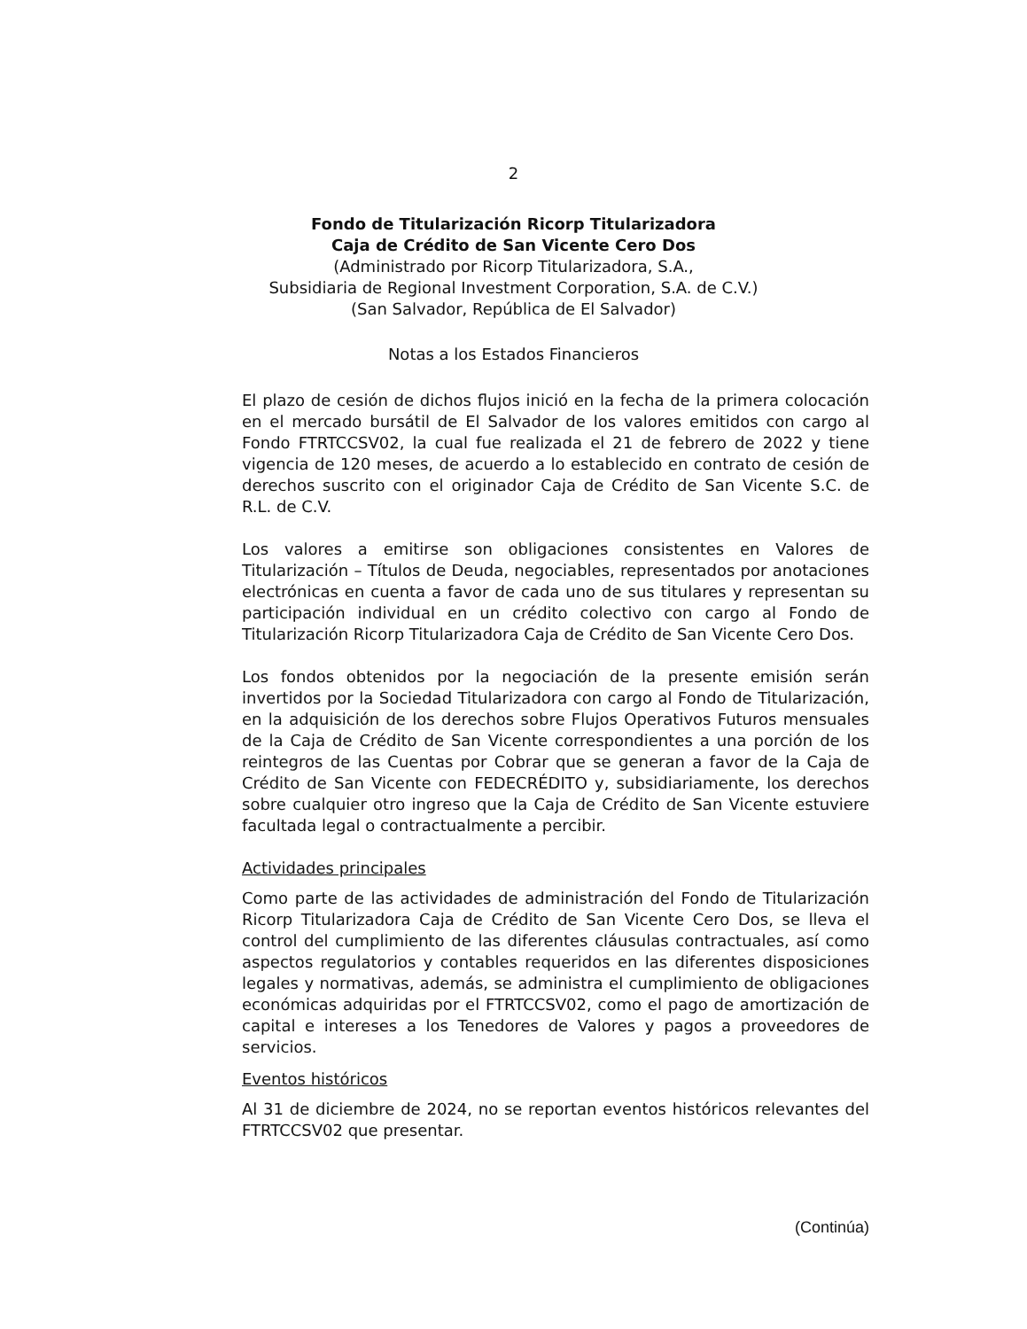2
Fondo de Titularización Ricorp Titularizadora
Caja de Crédito de San Vicente Cero Dos
(Administrado por Ricorp Titularizadora, S.A.,
Subsidiaria de Regional Investment Corporation, S.A. de C.V.)
(San Salvador, República de El Salvador)
Notas a los Estados Financieros
El plazo de cesión de dichos flujos inició en la fecha de la primera colocación en el mercado bursátil de El Salvador de los valores emitidos con cargo al Fondo FTRTCCSV02, la cual fue realizada el 21 de febrero de 2022 y tiene vigencia de 120 meses, de acuerdo a lo establecido en contrato de cesión de derechos suscrito con el originador Caja de Crédito de San Vicente S.C. de R.L. de C.V.
Los valores a emitirse son obligaciones consistentes en Valores de Titularización – Títulos de Deuda, negociables, representados por anotaciones electrónicas en cuenta a favor de cada uno de sus titulares y representan su participación individual en un crédito colectivo con cargo al Fondo de Titularización Ricorp Titularizadora Caja de Crédito de San Vicente Cero Dos.
Los fondos obtenidos por la negociación de la presente emisión serán invertidos por la Sociedad Titularizadora con cargo al Fondo de Titularización, en la adquisición de los derechos sobre Flujos Operativos Futuros mensuales de la Caja de Crédito de San Vicente correspondientes a una porción de los reintegros de las Cuentas por Cobrar que se generan a favor de la Caja de Crédito de San Vicente con FEDECRÉDITO y, subsidiariamente, los derechos sobre cualquier otro ingreso que la Caja de Crédito de San Vicente estuviere facultada legal o contractualmente a percibir.
Actividades principales
Como parte de las actividades de administración del Fondo de Titularización Ricorp Titularizadora Caja de Crédito de San Vicente Cero Dos, se lleva el control del cumplimiento de las diferentes cláusulas contractuales, así como aspectos regulatorios y contables requeridos en las diferentes disposiciones legales y normativas, además, se administra el cumplimiento de obligaciones económicas adquiridas por el FTRTCCSV02, como el pago de amortización de capital e intereses a los Tenedores de Valores y pagos a proveedores de servicios.
Eventos históricos
Al 31 de diciembre de 2024, no se reportan eventos históricos relevantes del FTRTCCSV02 que presentar.
(Continúa)